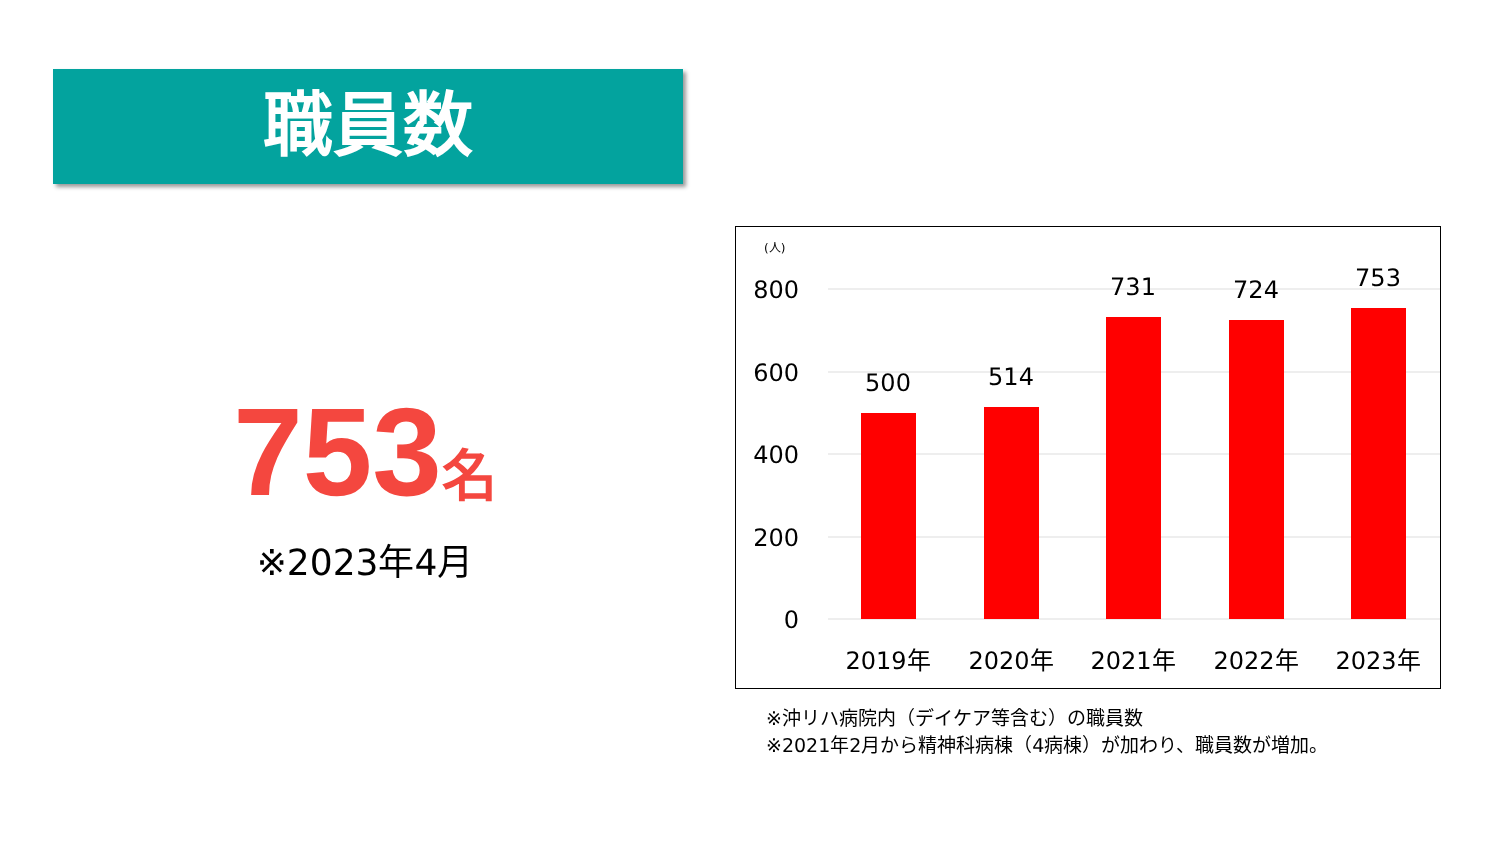職員数
753 名
※2023年4月
(人)
800
600
400
200
0
500
514
731
724
753
2019年
2020年
2021年
2022年
2023年
※沖リハ病院内（デイケア等含む）の職員数
※2021年2月から精神科病棟（4病棟）が加わり、職員数が増加。